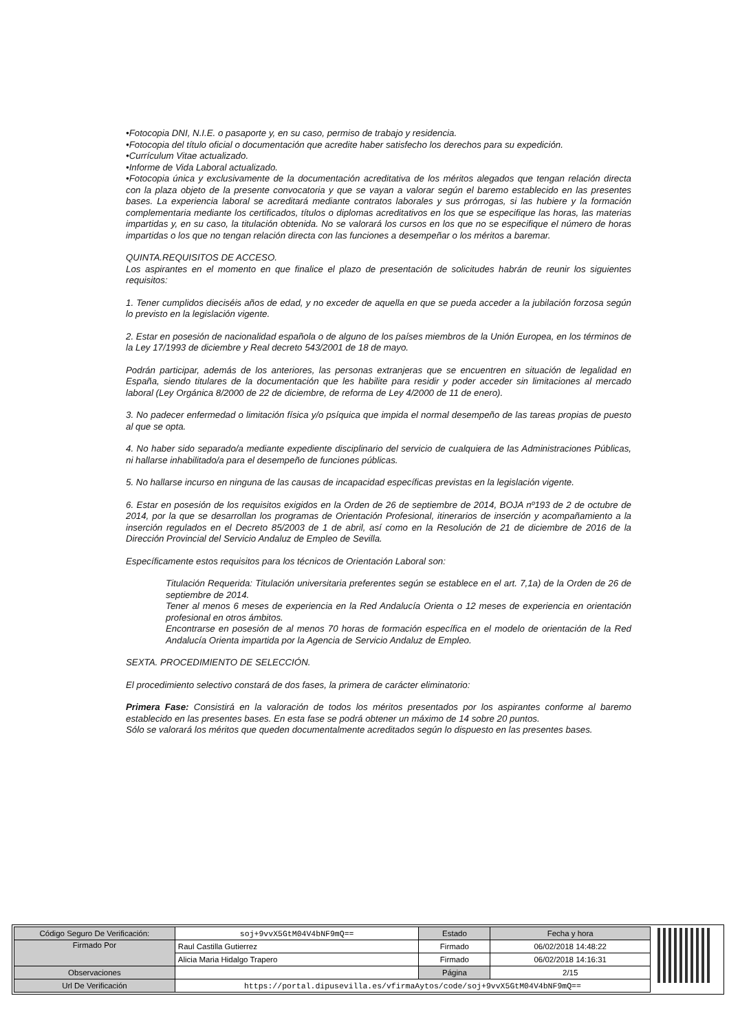•Fotocopia DNI, N.I.E. o pasaporte y, en su caso, permiso de trabajo y residencia.
•Fotocopia del título oficial o documentación que acredite haber satisfecho los derechos para su expedición.
•Currículum Vitae actualizado.
•Informe de Vida Laboral actualizado.
•Fotocopia única y exclusivamente de la documentación acreditativa de los méritos alegados que tengan relación directa con la plaza objeto de la presente convocatoria y que se vayan a valorar según el baremo establecido en las presentes bases. La experiencia laboral se acreditará mediante contratos laborales y sus prórrogas, si las hubiere y la formación complementaria mediante los certificados, títulos o diplomas acreditativos en los que se especifique las horas, las materias impartidas y, en su caso, la titulación obtenida. No se valorará los cursos en los que no se especifique el número de horas impartidas o los que no tengan relación directa con las funciones a desempeñar o los méritos a baremar.
QUINTA.REQUISITOS DE ACCESO.
Los aspirantes en el momento en que finalice el plazo de presentación de solicitudes habrán de reunir los siguientes requisitos:
1. Tener cumplidos dieciséis años de edad, y no exceder de aquella en que se pueda acceder a la jubilación forzosa según lo previsto en la legislación vigente.
2. Estar en posesión de nacionalidad española o de alguno de los países miembros de la Unión Europea, en los términos de la Ley 17/1993 de diciembre y Real decreto 543/2001 de 18 de mayo.
Podrán participar, además de los anteriores, las personas extranjeras que se encuentren en situación de legalidad en España, siendo titulares de la documentación que les habilite para residir y poder acceder sin limitaciones al mercado laboral (Ley Orgánica 8/2000 de 22 de diciembre, de reforma de Ley 4/2000 de 11 de enero).
3. No padecer enfermedad o limitación física y/o psíquica que impida el normal desempeño de las tareas propias de puesto al que se opta.
4. No haber sido separado/a mediante expediente disciplinario del servicio de cualquiera de las Administraciones Públicas, ni hallarse inhabilitado/a para el desempeño de funciones públicas.
5. No hallarse incurso en ninguna de las causas de incapacidad específicas previstas en la legislación vigente.
6. Estar en posesión de los requisitos exigidos en la Orden de 26 de septiembre de 2014, BOJA nº193 de 2 de octubre de 2014, por la que se desarrollan los programas de Orientación Profesional, itinerarios de inserción y acompañamiento a la inserción regulados en el Decreto 85/2003 de 1 de abril, así como en la Resolución de 21 de diciembre de 2016 de la Dirección Provincial del Servicio Andaluz de Empleo de Sevilla.
Específicamente estos requisitos para los técnicos de Orientación Laboral son:
Titulación Requerida: Titulación universitaria preferentes según se establece en el art. 7,1a) de la Orden de 26 de septiembre de 2014.
Tener al menos 6 meses de experiencia en la Red Andalucía Orienta o 12 meses de experiencia en orientación profesional en otros ámbitos.
Encontrarse en posesión de al menos 70 horas de formación específica en el modelo de orientación de la Red Andalucía Orienta impartida por la Agencia de Servicio Andaluz de Empleo.
SEXTA. PROCEDIMIENTO DE SELECCIÓN.
El procedimiento selectivo constará de dos fases, la primera de carácter eliminatorio:
Primera Fase: Consistirá en la valoración de todos los méritos presentados por los aspirantes conforme al baremo establecido en las presentes bases. En esta fase se podrá obtener un máximo de 14 sobre 20 puntos.
Sólo se valorará los méritos que queden documentalmente acreditados según lo dispuesto en las presentes bases.
| Código Seguro De Verificación: | soj+9vvX5GtM04V4bNF9mQ== | Estado | Fecha y hora |
| Firmado Por | Raul Castilla Gutierrez | Firmado | 06/02/2018 14:48:22 |
| | Alicia Maria Hidalgo Trapero | Firmado | 06/02/2018 14:16:31 |
| Observaciones | | Página | 2/15 |
| Url De Verificación | https://portal.dipusevilla.es/vfirmaAytos/code/soj+9vvX5GtM04V4bNF9mQ== | | |